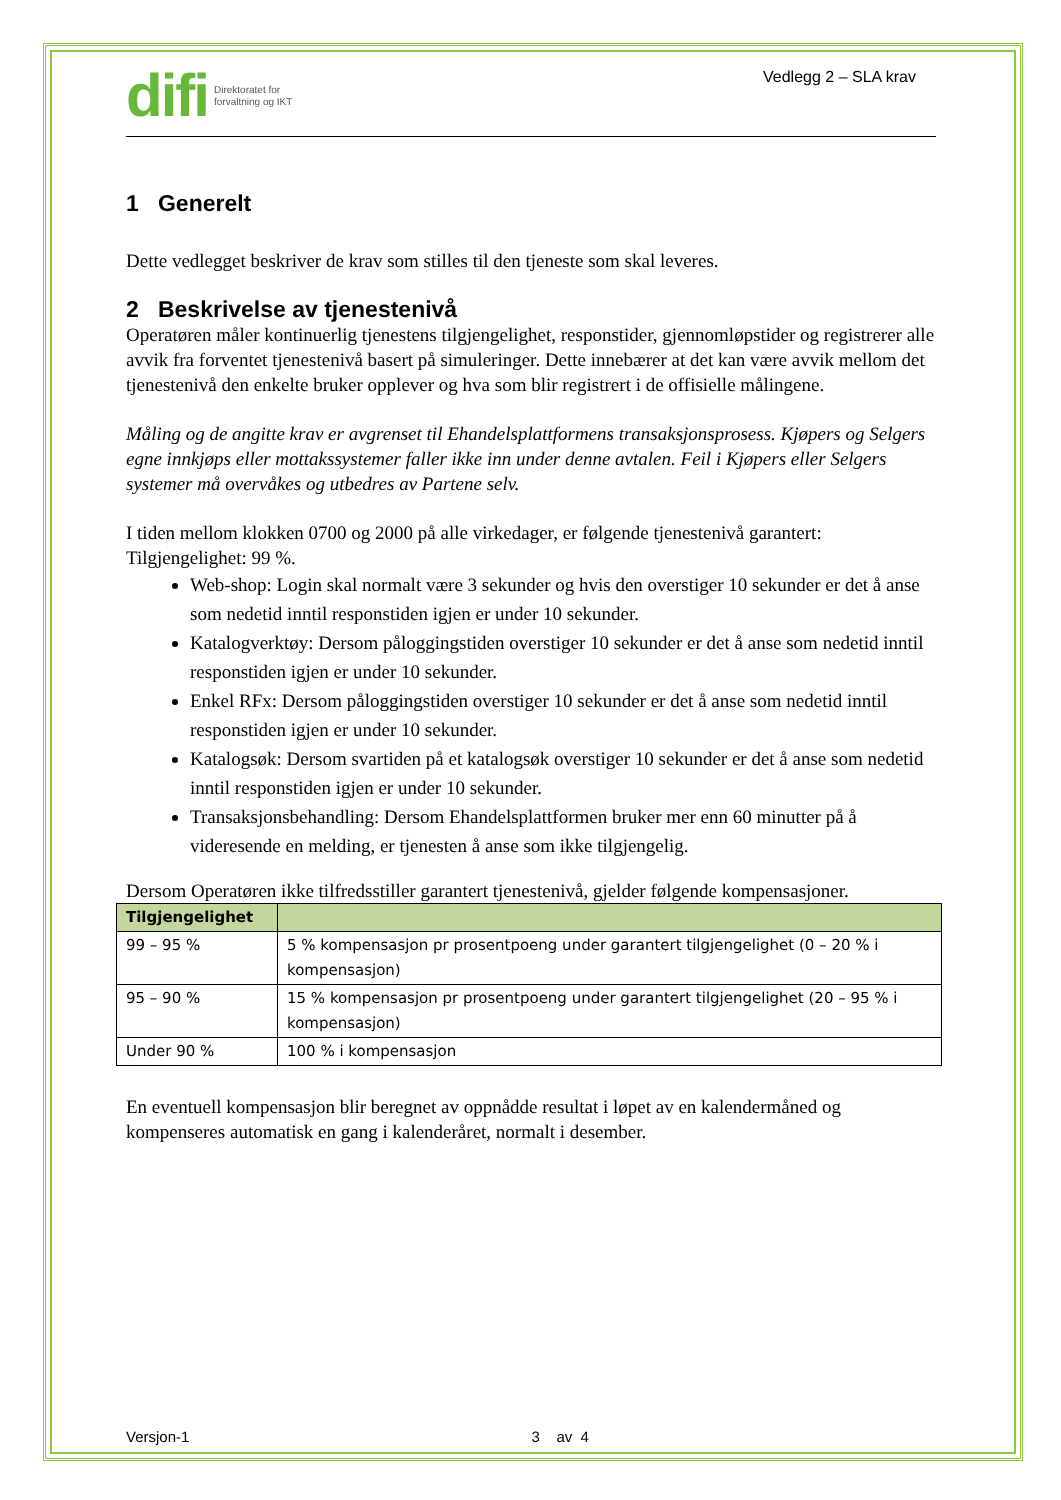difi Direktoratet for
forvaltning og IKT
Vedlegg 2 – SLA krav
1 Generelt
Dette vedlegget beskriver de krav som stilles til den tjeneste som skal leveres.
2 Beskrivelse av tjenestenivå
Operatøren måler kontinuerlig tjenestens tilgjengelighet, responstider, gjennomløpstider og registrerer alle avvik fra forventet tjenestenivå basert på simuleringer. Dette innebærer at det kan være avvik mellom det tjenestenivå den enkelte bruker opplever og hva som blir registrert i de offisielle målingene.
Måling og de angitte krav er avgrenset til Ehandelsplattformens transaksjonsprosess. Kjøpers og Selgers egne innkjøps eller mottakssystemer faller ikke inn under denne avtalen. Feil i Kjøpers eller Selgers systemer må overvåkes og utbedres av Partene selv.
I tiden mellom klokken 0700 og 2000 på alle virkedager, er følgende tjenestenivå garantert:
Tilgjengelighet: 99 %.
Web-shop: Login skal normalt være 3 sekunder og hvis den overstiger 10 sekunder er det å anse som nedetid inntil responstiden igjen er under 10 sekunder.
Katalogverktøy: Dersom påloggingstiden overstiger 10 sekunder er det å anse som nedetid inntil responstiden igjen er under 10 sekunder.
Enkel RFx: Dersom påloggingstiden overstiger 10 sekunder er det å anse som nedetid inntil responstiden igjen er under 10 sekunder.
Katalogsøk: Dersom svartiden på et katalogsøk overstiger 10 sekunder er det å anse som nedetid inntil responstiden igjen er under 10 sekunder.
Transaksjonsbehandling: Dersom Ehandelsplattformen bruker mer enn 60 minutter på å videresende en melding, er tjenesten å anse som ikke tilgjengelig.
Dersom Operatøren ikke tilfredsstiller garantert tjenestenivå, gjelder følgende kompensasjoner.
| Tilgjengelighet | |
| --- | --- |
| 99 – 95 % | 5 % kompensasjon pr prosentpoeng under garantert tilgjengelighet (0 – 20 % i kompensasjon) |
| 95 – 90 % | 15 % kompensasjon pr prosentpoeng under garantert tilgjengelighet (20 – 95 % i kompensasjon) |
| Under 90 % | 100 % i kompensasjon |
En eventuell kompensasjon blir beregnet av oppnådde resultat i løpet av en kalendermåned og kompenseres automatisk en gang i kalenderåret, normalt i desember.
Versjon-1 3 av 4